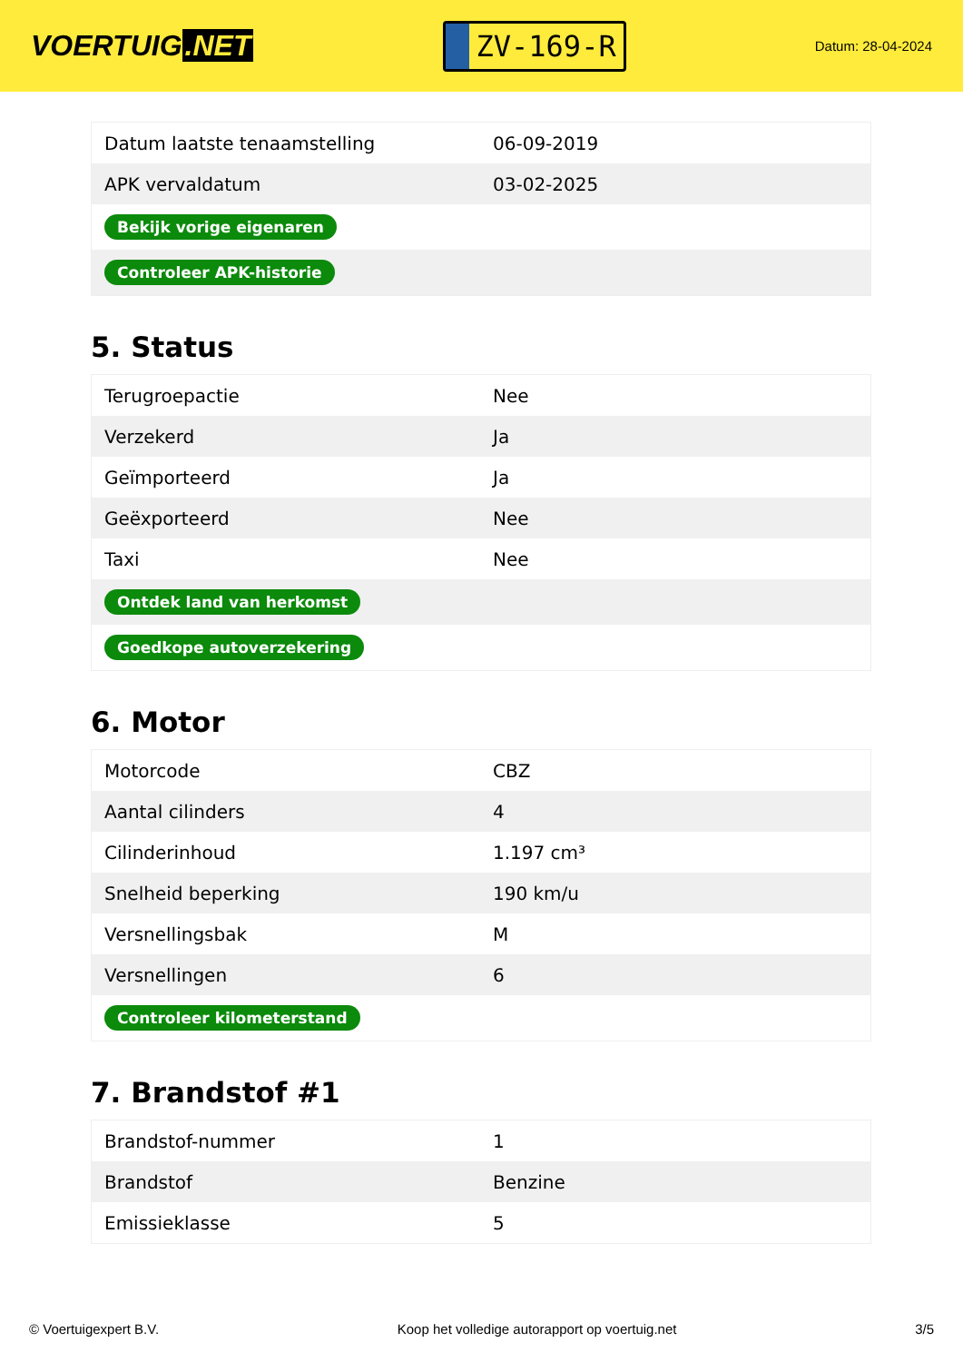VOERTUIG.NET
ZV-169-R
Datum: 28-04-2024
| Datum laatste tenaamstelling | 06-09-2019 |
| APK vervaldatum | 03-02-2025 |
| Bekijk vorige eigenaren | |
| Controleer APK-historie | |
5. Status
| Terugroepactie | Nee |
| Verzekerd | Ja |
| Geïmporteerd | Ja |
| Geëxporteerd | Nee |
| Taxi | Nee |
| Ontdek land van herkomst | |
| Goedkope autoverzekering | |
6. Motor
| Motorcode | CBZ |
| Aantal cilinders | 4 |
| Cilinderinhoud | 1.197 cm³ |
| Snelheid beperking | 190 km/u |
| Versnellingsbak | M |
| Versnellingen | 6 |
| Controleer kilometerstand | |
7. Brandstof #1
| Brandstof-nummer | 1 |
| Brandstof | Benzine |
| Emissieklasse | 5 |
© Voertuigexpert B.V. Koop het volledige autorapport op voertuig.net 3/5